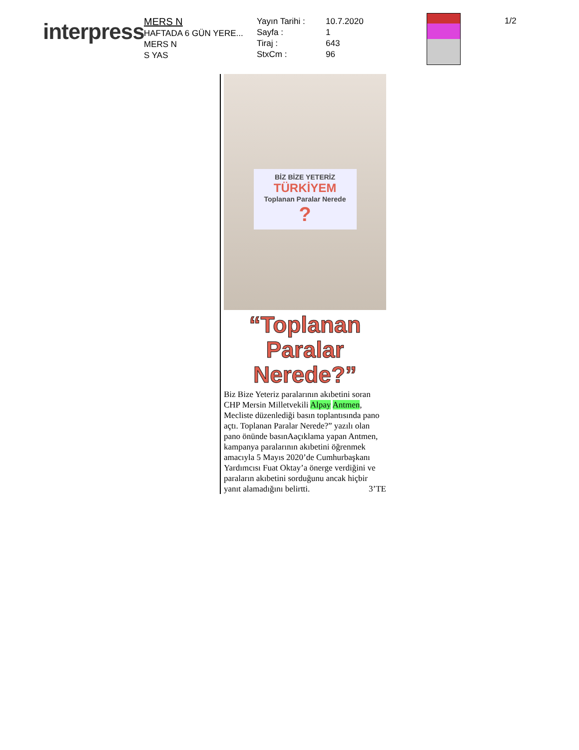interpress
MERS N
HAFTADA 6 GÜN YERE...
MERS N
S YAS
Yayın Tarihi :
Sayfa :
Tiraj :
StxCm :
10.7.2020
1
643
96
1/2
BİZ BİZE YETERİZ
TÜRKİYEM
Toplanan Paralar Nerede
?
“Toplanan Paralar Nerede?”
Biz Bize Yeteriz paralarının akıbetini soran CHP Mersin Milletvekili Alpay Antmen, Mecliste düzenlediği basın toplantısında pano açtı. Toplanan Paralar Nerede?” yazılı olan pano önünde basınAaçıklama yapan Antmen, kampanya paralarının akıbetini öğrenmek amacıyla 5 Mayıs 2020’de Cumhurbaşkanı Yardımcısı Fuat Oktay’a önerge verdiğini ve paraların akıbetini sorduğunu ancak hiçbir yanıt alamadığını belirtti. 3’TE